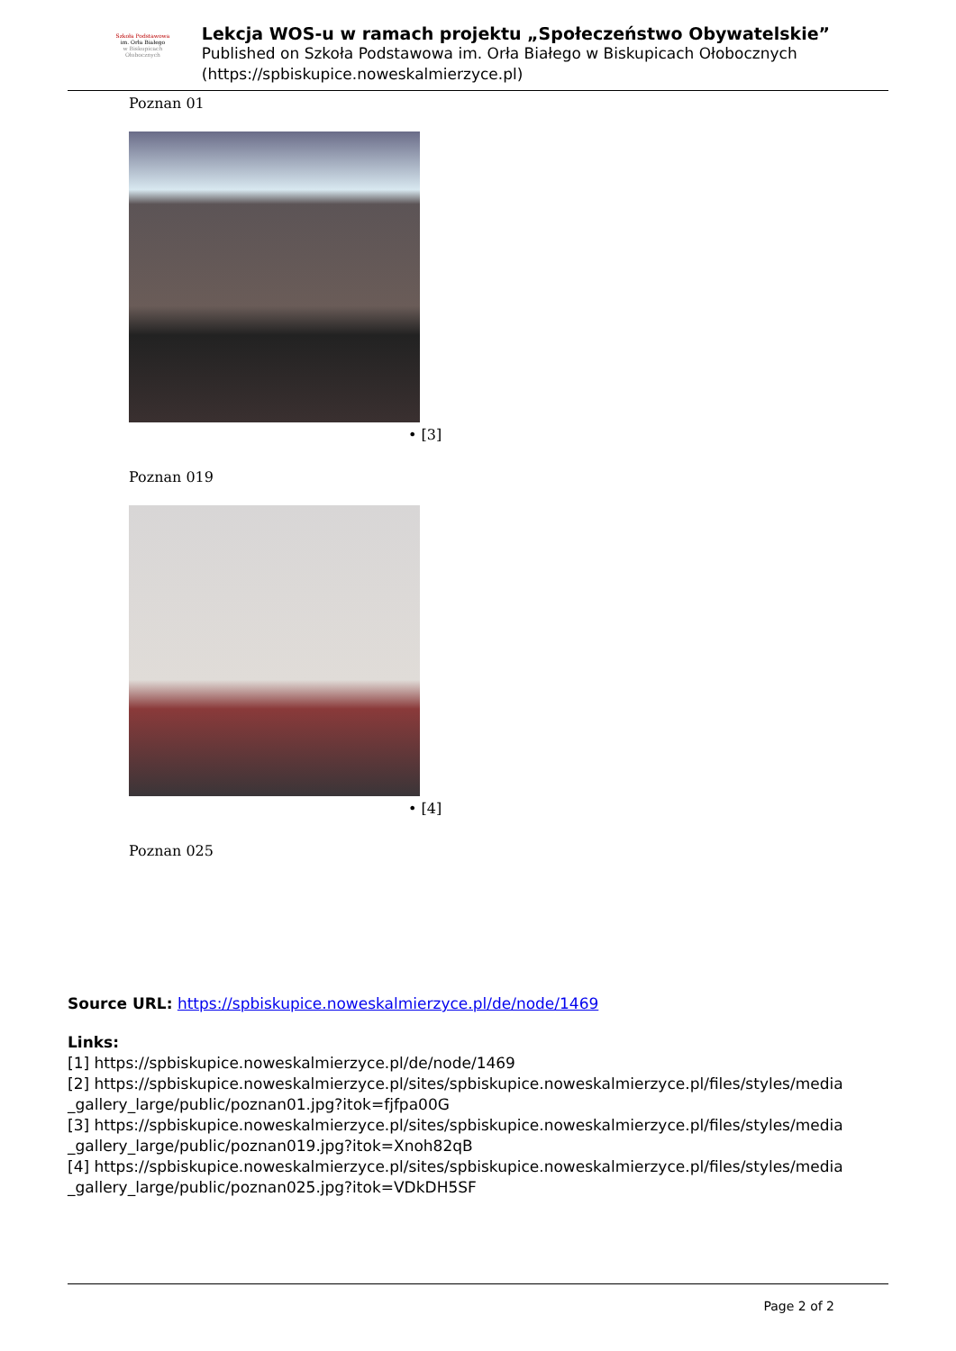Szkoła Podstawowa
im. Orła Białego
w Biskupicach Ołobocznych
Lekcja WOS-u w ramach projektu „Społeczeństwo Obywatelskie”
Published on Szkoła Podstawowa im. Orła Białego w Biskupicach Ołobocznych (https://spbiskupice.noweskalmierzyce.pl)
Poznan 01
• [3]
Poznan 019
• [4]
Poznan 025
Source URL: https://spbiskupice.noweskalmierzyce.pl/de/node/1469
Links:
[1] https://spbiskupice.noweskalmierzyce.pl/de/node/1469
[2] https://spbiskupice.noweskalmierzyce.pl/sites/spbiskupice.noweskalmierzyce.pl/files/styles/media _gallery_large/public/poznan01.jpg?itok=fjfpa00G
[3] https://spbiskupice.noweskalmierzyce.pl/sites/spbiskupice.noweskalmierzyce.pl/files/styles/media _gallery_large/public/poznan019.jpg?itok=Xnoh82qB
[4] https://spbiskupice.noweskalmierzyce.pl/sites/spbiskupice.noweskalmierzyce.pl/files/styles/media _gallery_large/public/poznan025.jpg?itok=VDkDH5SF
Page 2 of 2